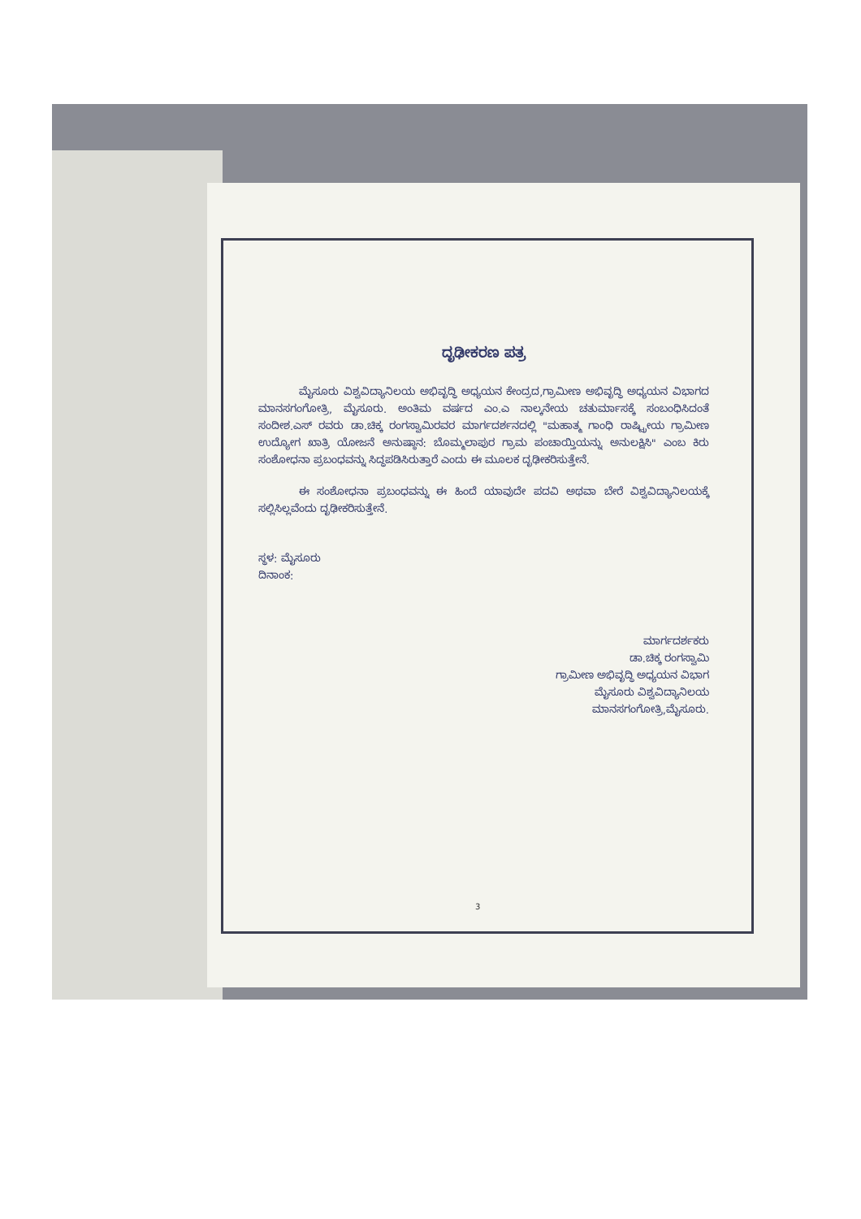ದೃಢೀಕರಣ ಪತ್ರ
ಮೈಸೂರು ವಿಶ್ವವಿದ್ಯಾನಿಲಯ ಅಭಿವೃದ್ಧಿ ಅಧ್ಯಯನ ಕೇಂದ್ರದ,ಗ್ರಾಮೀಣ ಅಭಿವೃದ್ಧಿ ಅಧ್ಯಯನ ವಿಭಾಗದ ಮಾನಸಗಂಗೋತ್ರಿ, ಮೈಸೂರು. ಅಂತಿಮ ವರ್ಷದ ಎಂ.ಎ ನಾಲ್ಕನೇಯ ಚತುರ್ಮಾಸಕ್ಕೆ ಸಂಬಂಧಿಸಿದಂತೆ ಸಂದೀಶ.ಎಸ್ ರವರು ಡಾ.ಚಿಕ್ಕ ರಂಗಸ್ವಾಮಿರವರ ಮಾರ್ಗದರ್ಶನದಲ್ಲಿ "ಮಹಾತ್ಮ ಗಾಂಧಿ ರಾಷ್ಟ್ರೀಯ ಗ್ರಾಮೀಣ ಉದ್ಯೋಗ ಖಾತ್ರಿ ಯೋಜನೆ ಅನುಷ್ಠಾನ: ಬೊಮ್ಮಲಾಪುರ ಗ್ರಾಮ ಪಂಚಾಯ್ತಿಯನ್ನು ಅನುಲಕ್ಷಿಸಿ" ಎಂಬ ಕಿರು ಸಂಶೋಧನಾ ಪ್ರಬಂಧವನ್ನು ಸಿದ್ಧಪಡಿಸಿರುತ್ತಾರೆ ಎಂದು ಈ ಮೂಲಕ ದೃಢೀಕರಿಸುತ್ತೇನೆ.
ಈ ಸಂಶೋಧನಾ ಪ್ರಬಂಧವನ್ನು ಈ ಹಿಂದೆ ಯಾವುದೇ ಪದವಿ ಅಥವಾ ಬೇರೆ ವಿಶ್ವವಿದ್ಯಾನಿಲಯಕ್ಕೆ ಸಲ್ಲಿಸಿಲ್ಲವೆಂದು ದೃಢೀಕರಿಸುತ್ತೇನೆ.
ಸ್ಥಳ: ಮೈಸೂರು
ದಿನಾಂಕ:
ಮಾರ್ಗದರ್ಶಕರು
ಡಾ.ಚಿಕ್ಕ ರಂಗಸ್ವಾಮಿ
ಗ್ರಾಮೀಣ ಅಭಿವೃದ್ಧಿ ಅಧ್ಯಯನ ವಿಭಾಗ
ಮೈಸೂರು ವಿಶ್ವವಿದ್ಯಾನಿಲಯ
ಮಾನಸಗಂಗೋತ್ರಿ,ಮೈಸೂರು.
3